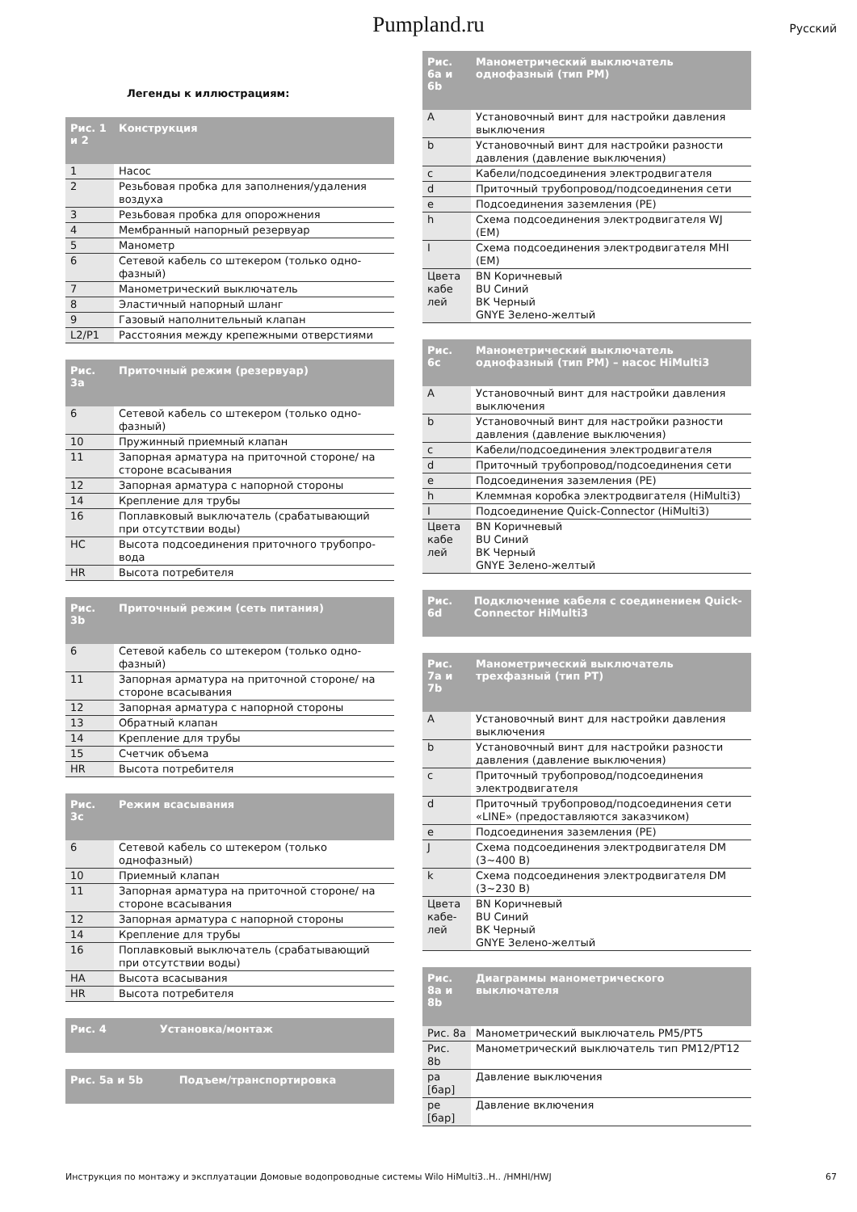Pumpland.ru Русский
Легенды к иллюстрациям:
| Рис. 1 и 2 | Конструкция |
| --- | --- |
| 1 | Насос |
| 2 | Резьбовая пробка для заполнения/удаления воздуха |
| 3 | Резьбовая пробка для опорожнения |
| 4 | Мембранный напорный резервуар |
| 5 | Манометр |
| 6 | Сетевой кабель со штекером (только одно-фазный) |
| 7 | Манометрический выключатель |
| 8 | Эластичный напорный шланг |
| 9 | Газовый наполнительный клапан |
| L2/P1 | Расстояния между крепежными отверстиями |
| Рис. 3a | Приточный режим (резервуар) |
| --- | --- |
| 6 | Сетевой кабель со штекером (только одно-фазный) |
| 10 | Пружинный приемный клапан |
| 11 | Запорная арматура на приточной стороне/ на стороне всасывания |
| 12 | Запорная арматура с напорной стороны |
| 14 | Крепление для трубы |
| 16 | Поплавковый выключатель (срабатывающий при отсутствии воды) |
| HC | Высота подсоединения приточного трубопро-вода |
| HR | Высота потребителя |
| Рис. 3b | Приточный режим (сеть питания) |
| --- | --- |
| 6 | Сетевой кабель со штекером (только одно-фазный) |
| 11 | Запорная арматура на приточной стороне/ на стороне всасывания |
| 12 | Запорная арматура с напорной стороны |
| 13 | Обратный клапан |
| 14 | Крепление для трубы |
| 15 | Счетчик объема |
| HR | Высота потребителя |
| Рис. 3c | Режим всасывания |
| --- | --- |
| 6 | Сетевой кабель со штекером (только однофазный) |
| 10 | Приемный клапан |
| 11 | Запорная арматура на приточной стороне/ на стороне всасывания |
| 12 | Запорная арматура с напорной стороны |
| 14 | Крепление для трубы |
| 16 | Поплавковый выключатель (срабатывающий при отсутствии воды) |
| HA | Высота всасывания |
| HR | Высота потребителя |
| Рис. 4 | Установка/монтаж |
| --- | --- |
| Рис. 5a и 5b | Подъем/транспортировка |
| --- | --- |
| Рис. 6a и 6b | Манометрический выключатель однофазный (тип PM) |
| --- | --- |
| A | Установочный винт для настройки давления выключения |
| b | Установочный винт для настройки разности давления (давление выключения) |
| c | Кабели/подсоединения электродвигателя |
| d | Приточный трубопровод/подсоединения сети |
| e | Подсоединения заземления (PE) |
| h | Схема подсоединения электродвигателя WJ (EM) |
| I | Схема подсоединения электродвигателя MHI (EM) |
| Цвета кабе лей | BN Коричневый BU Синий BK Черный GNYE Зелено-желтый |
| Рис. 6c | Манометрический выключатель однофазный (тип PM) – насос HiMulti3 |
| --- | --- |
| A | Установочный винт для настройки давления выключения |
| b | Установочный винт для настройки разности давления (давление выключения) |
| c | Кабели/подсоединения электродвигателя |
| d | Приточный трубопровод/подсоединения сети |
| e | Подсоединения заземления (PE) |
| h | Клеммная коробка электродвигателя (HiMulti3) |
| I | Подсоединение Quick-Connector (HiMulti3) |
| Цвета кабе лей | BN Коричневый BU Синий BK Черный GNYE Зелено-желтый |
| Рис. 6d | Подключение кабеля с соединением Quick-Connector HiMulti3 |
| --- | --- |
| Рис. 7a и 7b | Манометрический выключатель трехфазный (тип PT) |
| --- | --- |
| A | Установочный винт для настройки давления выключения |
| b | Установочный винт для настройки разности давления (давление выключения) |
| c | Приточный трубопровод/подсоединения электродвигателя |
| d | Приточный трубопровод/подсоединения сети «LINE» (предоставляются заказчиком) |
| e | Подсоединения заземления (PE) |
| J | Схема подсоединения электродвигателя DM (3~400 В) |
| k | Схема подсоединения электродвигателя DM (3~230 В) |
| Цвета кабе-лей | BN Коричневый BU Синий BK Черный GNYE Зелено-желтый |
| Рис. 8a и 8b | Диаграммы манометрического выключателя |
| --- | --- |
| Рис. 8a | Манометрический выключатель PM5/PT5 |
| Рис. 8b | Манометрический выключатель тип PM12/PT12 |
| pa [бар] | Давление выключения |
| pe [бар] | Давление включения |
Инструкция по монтажу и эксплуатации Домовые водопроводные системы Wilo HiMulti3..H.. /HMHI/HWJ 67